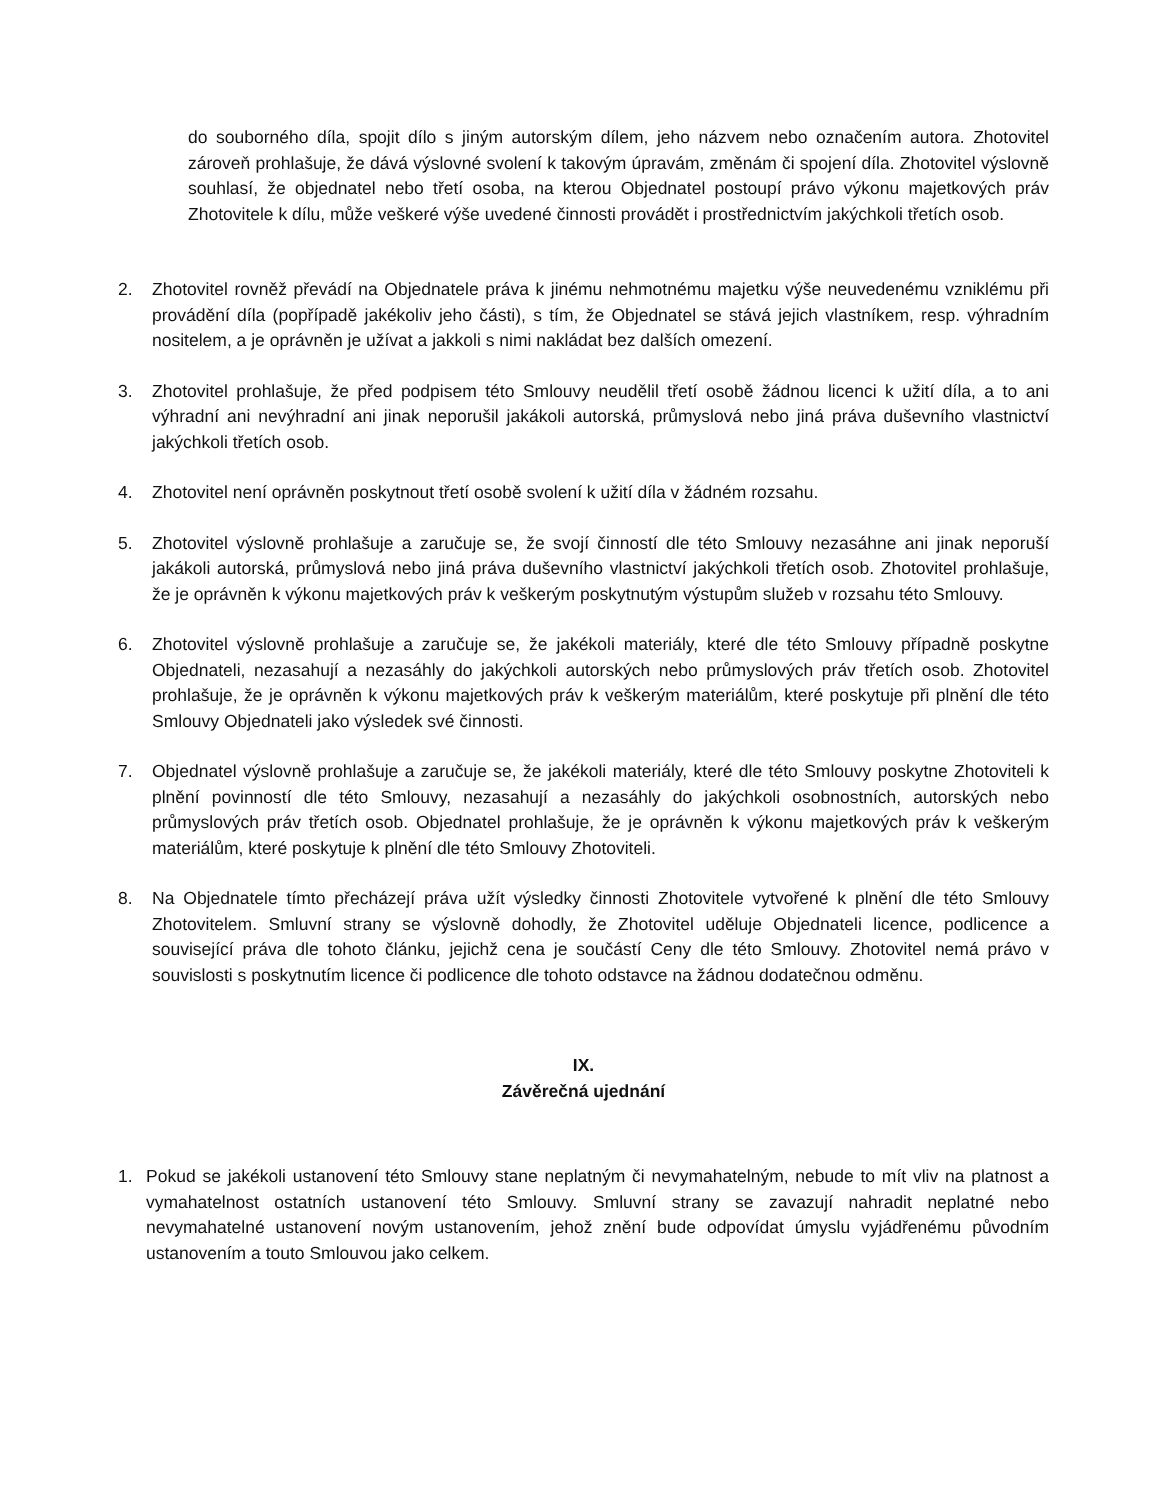do souborného díla, spojit dílo s jiným autorským dílem, jeho názvem nebo označením autora. Zhotovitel zároveň prohlašuje, že dává výslovné svolení k takovým úpravám, změnám či spojení díla. Zhotovitel výslovně souhlasí, že objednatel nebo třetí osoba, na kterou Objednatel postoupí právo výkonu majetkových práv Zhotovitele k dílu, může veškeré výše uvedené činnosti provádět i prostřednictvím jakýchkoli třetích osob.
2. Zhotovitel rovněž převádí na Objednatele práva k jinému nehmotnému majetku výše neuvedenému vzniklému při provádění díla (popřípadě jakékoliv jeho části), s tím, že Objednatel se stává jejich vlastníkem, resp. výhradním nositelem, a je oprávněn je užívat a jakkoli s nimi nakládat bez dalších omezení.
3. Zhotovitel prohlašuje, že před podpisem této Smlouvy neudělil třetí osobě žádnou licenci k užití díla, a to ani výhradní ani nevýhradní ani jinak neporušil jakákoli autorská, průmyslová nebo jiná práva duševního vlastnictví jakýchkoli třetích osob.
4. Zhotovitel není oprávněn poskytnout třetí osobě svolení k užití díla v žádném rozsahu.
5. Zhotovitel výslovně prohlašuje a zaručuje se, že svojí činností dle této Smlouvy nezasáhne ani jinak neporuší jakákoli autorská, průmyslová nebo jiná práva duševního vlastnictví jakýchkoli třetích osob. Zhotovitel prohlašuje, že je oprávněn k výkonu majetkových práv k veškerým poskytnutým výstupům služeb v rozsahu této Smlouvy.
6. Zhotovitel výslovně prohlašuje a zaručuje se, že jakékoli materiály, které dle této Smlouvy případně poskytne Objednateli, nezasahují a nezasáhly do jakýchkoli autorských nebo průmyslových práv třetích osob. Zhotovitel prohlašuje, že je oprávněn k výkonu majetkových práv k veškerým materiálům, které poskytuje při plnění dle této Smlouvy Objednateli jako výsledek své činnosti.
7. Objednatel výslovně prohlašuje a zaručuje se, že jakékoli materiály, které dle této Smlouvy poskytne Zhotoviteli k plnění povinností dle této Smlouvy, nezasahují a nezasáhly do jakýchkoli osobnostních, autorských nebo průmyslových práv třetích osob. Objednatel prohlašuje, že je oprávněn k výkonu majetkových práv k veškerým materiálům, které poskytuje k plnění dle této Smlouvy Zhotoviteli.
8. Na Objednatele tímto přecházejí práva užít výsledky činnosti Zhotovitele vytvořené k plnění dle této Smlouvy Zhotovitelem. Smluvní strany se výslovně dohodly, že Zhotovitel uděluje Objednateli licence, podlicence a související práva dle tohoto článku, jejichž cena je součástí Ceny dle této Smlouvy. Zhotovitel nemá právo v souvislosti s poskytnutím licence či podlicence dle tohoto odstavce na žádnou dodatečnou odměnu.
IX.
Závěrečná ujednání
1. Pokud se jakékoli ustanovení této Smlouvy stane neplatným či nevymahatelným, nebude to mít vliv na platnost a vymahatelnost ostatních ustanovení této Smlouvy. Smluvní strany se zavazují nahradit neplatné nebo nevymahatelné ustanovení novým ustanovením, jehož znění bude odpovídat úmyslu vyjádřenému původním ustanovením a touto Smlouvou jako celkem.